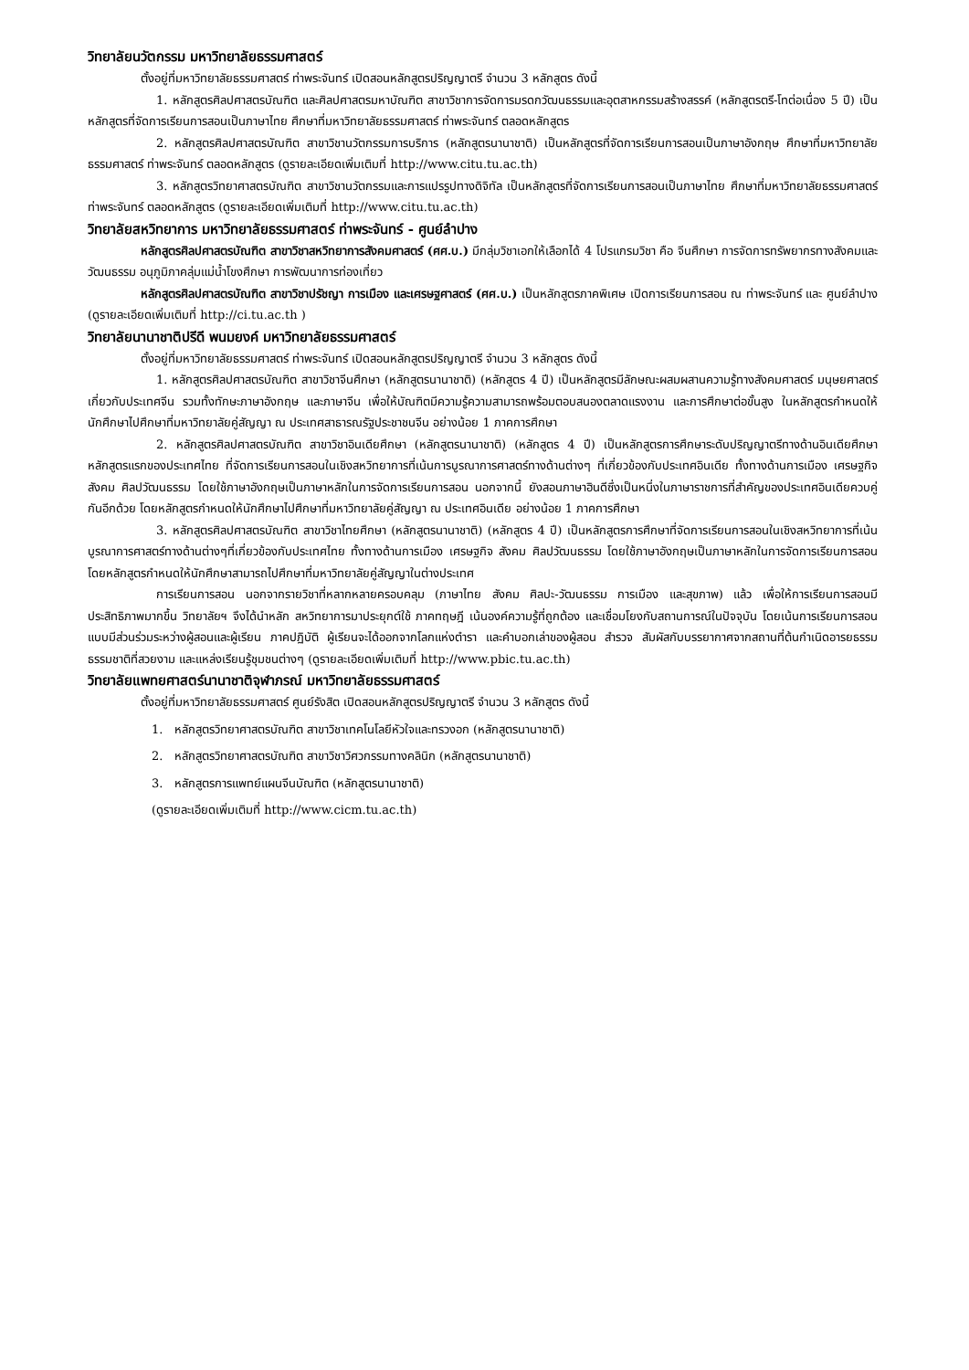วิทยาลัยนวัตกรรม มหาวิทยาลัยธรรมศาสตร์
ตั้งอยู่ที่มหาวิทยาลัยธรรมศาสตร์ ท่าพระจันทร์ เปิดสอนหลักสูตรปริญญาตรี จำนวน 3 หลักสูตร ดังนี้
1. หลักสูตรศิลปศาสตรบัณฑิต และศิลปศาสตรมหาบัณฑิต สาขาวิชาการจัดการมรดกวัฒนธรรมและอุตสาหกรรมสร้างสรรค์ (หลักสูตรตรี-โทต่อเนื่อง 5 ปี) เป็นหลักสูตรที่จัดการเรียนการสอนเป็นภาษาไทย ศึกษาที่มหาวิทยาลัยธรรมศาสตร์ ท่าพระจันทร์ ตลอดหลักสูตร
2. หลักสูตรศิลปศาสตรบัณฑิต สาขาวิชานวัตกรรมการบริการ (หลักสูตรนานาชาติ) เป็นหลักสูตรที่จัดการเรียนการสอนเป็นภาษาอังกฤษ ศึกษาที่มหาวิทยาลัยธรรมศาสตร์ ท่าพระจันทร์ ตลอดหลักสูตร (ดูรายละเอียดเพิ่มเติมที่ http://www.citu.tu.ac.th)
3. หลักสูตรวิทยาศาสตรบัณฑิต สาขาวิชานวัตกรรมและการแปรรูปทางดิจิทัล เป็นหลักสูตรที่จัดการเรียนการสอนเป็นภาษาไทย ศึกษาที่มหาวิทยาลัยธรรมศาสตร์ ท่าพระจันทร์ ตลอดหลักสูตร (ดูรายละเอียดเพิ่มเติมที่ http://www.citu.tu.ac.th)
วิทยาลัยสหวิทยาการ มหาวิทยาลัยธรรมศาสตร์ ท่าพระจันทร์ - ศูนย์ลำปาง
หลักสูตรศิลปศาสตรบัณฑิต สาขาวิชาสหวิทยาการสังคมศาสตร์ (ศศ.บ.) มีกลุ่มวิชาเอกให้เลือกได้ 4 โปรแกรมวิชา คือ จีนศึกษา การจัดการทรัพยากรทางสังคมและวัฒนธรรม อนุภูมิภาคลุ่มแม่น้ำโขงศึกษา การพัฒนาการท่องเที่ยว
หลักสูตรศิลปศาสตรบัณฑิต สาขาวิชาปรัชญา การเมือง และเศรษฐศาสตร์ (ศศ.บ.) เป็นหลักสูตรภาคพิเศษ เปิดการเรียนการสอน ณ ท่าพระจันทร์ และ ศูนย์ลำปาง (ดูรายละเอียดเพิ่มเติมที่ http://ci.tu.ac.th )
วิทยาลัยนานาชาติปรีดี พนมยงค์ มหาวิทยาลัยธรรมศาสตร์
ตั้งอยู่ที่มหาวิทยาลัยธรรมศาสตร์ ท่าพระจันทร์ เปิดสอนหลักสูตรปริญญาตรี จำนวน 3 หลักสูตร ดังนี้
1. หลักสูตรศิลปศาสตรบัณฑิต สาขาวิชาจีนศึกษา (หลักสูตรนานาชาติ) (หลักสูตร 4 ปี) เป็นหลักสูตรมีลักษณะผสมผสานความรู้ทางสังคมศาสตร์ มนุษยศาสตร์ เกี่ยวกับประเทศจีน รวมทั้งทักษะภาษาอังกฤษ และภาษาจีน เพื่อให้บัณฑิตมีความรู้ความสามารถพร้อมตอบสนองตลาดแรงงาน และการศึกษาต่อขั้นสูง ในหลักสูตรกำหนดให้นักศึกษาไปศึกษาที่มหาวิทยาลัยคู่สัญญา ณ ประเทศสาธารณรัฐประชาชนจีน อย่างน้อย 1 ภาคการศึกษา
2. หลักสูตรศิลปศาสตรบัณฑิต สาขาวิชาอินเดียศึกษา (หลักสูตรนานาชาติ) (หลักสูตร 4 ปี) เป็นหลักสูตรการศึกษาระดับปริญญาตรีทางด้านอินเดียศึกษาหลักสูตรแรกของประเทศไทย ที่จัดการเรียนการสอนในเชิงสหวิทยาการที่เน้นการบูรณาการศาสตร์ทางด้านต่างๆ ที่เกี่ยวข้องกับประเทศอินเดีย ทั้งทางด้านการเมือง เศรษฐกิจ สังคม ศิลปวัฒนธรรม โดยใช้ภาษาอังกฤษเป็นภาษาหลักในการจัดการเรียนการสอน นอกจากนี้ ยังสอนภาษาฮินดีซึ่งเป็นหนึ่งในภาษาราชการที่สำคัญของประเทศอินเดียควบคู่กันอีกด้วย โดยหลักสูตรกำหนดให้นักศึกษาไปศึกษาที่มหาวิทยาลัยคู่สัญญา ณ ประเทศอินเดีย อย่างน้อย 1 ภาคการศึกษา
3. หลักสูตรศิลปศาสตรบัณฑิต สาขาวิชาไทยศึกษา (หลักสูตรนานาชาติ) (หลักสูตร 4 ปี) เป็นหลักสูตรการศึกษาที่จัดการเรียนการสอนในเชิงสหวิทยาการที่เน้นบูรณาการศาสตร์ทางด้านต่างๆที่เกี่ยวข้องกับประเทศไทย ทั้งทางด้านการเมือง เศรษฐกิจ สังคม ศิลปวัฒนธรรม โดยใช้ภาษาอังกฤษเป็นภาษาหลักในการจัดการเรียนการสอน โดยหลักสูตรกำหนดให้นักศึกษาสามารถไปศึกษาที่มหาวิทยาลัยคู่สัญญาในต่างประเทศ
การเรียนการสอน นอกจากรายวิชาที่หลากหลายครอบคลุม (ภาษาไทย สังคม ศิลปะ-วัฒนธรรม การเมือง และสุขภาพ) แล้ว เพื่อให้การเรียนการสอนมีประสิทธิภาพมากขึ้น วิทยาลัยฯ จึงได้นำหลัก สหวิทยาการมาประยุกต์ใช้ ภาคทฤษฎี เน้นองค์ความรู้ที่ถูกต้อง และเชื่อมโยงกับสถานการณ์ในปัจจุบัน โดยเน้นการเรียนการสอนแบบมีส่วนร่วมระหว่างผู้สอนและผู้เรียน ภาคปฏิบัติ ผู้เรียนจะได้ออกจากโลกแห่งตำรา และคำบอกเล่าของผู้สอน สำรวจ สัมผัสกับบรรยากาศจากสถานที่ต้นกำเนิดอารยธรรม ธรรมชาติที่สวยงาม และแหล่งเรียนรู้ชุมชนต่างๆ (ดูรายละเอียดเพิ่มเติมที่ http://www.pbic.tu.ac.th)
วิทยาลัยแพทยศาสตร์นานาชาติจุฬาภรณ์ มหาวิทยาลัยธรรมศาสตร์
ตั้งอยู่ที่มหาวิทยาลัยธรรมศาสตร์ ศูนย์รังสิต เปิดสอนหลักสูตรปริญญาตรี จำนวน 3 หลักสูตร ดังนี้
1. หลักสูตรวิทยาศาสตรบัณฑิต สาขาวิชาเทคโนโลยีหัวใจและทรวงอก (หลักสูตรนานาชาติ)
2. หลักสูตรวิทยาศาสตรบัณฑิต สาขาวิชาวิศวกรรมทางคลินิก (หลักสูตรนานาชาติ)
3. หลักสูตรการแพทย์แผนจีนบัณฑิต (หลักสูตรนานาชาติ)
(ดูรายละเอียดเพิ่มเติมที่ http://www.cicm.tu.ac.th)